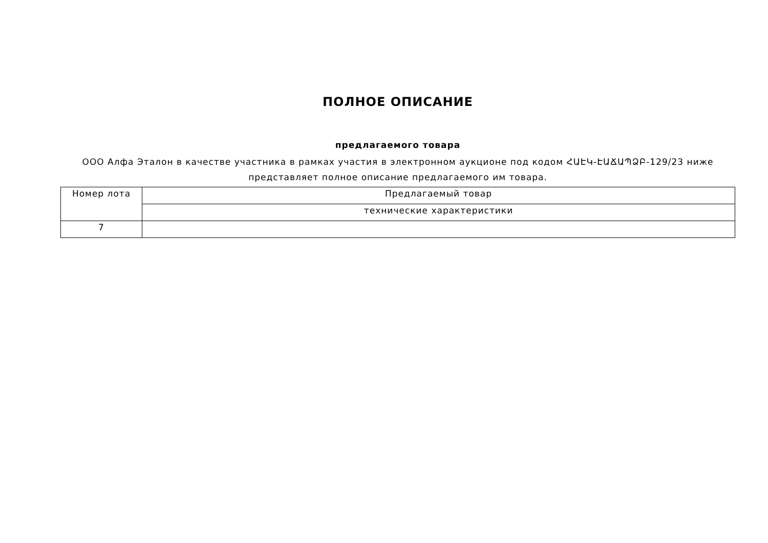ПОЛНОЕ ОПИСАНИЕ
предлагаемого товара
ООО Алфа Эталон в качестве участника в рамках участия в электронном аукционе под кодом ՀԱԷԿ-ԷԱՃԱՊՁԲ-129/23 ниже представляет полное описание предлагаемого им товара.
| Номер лота | Предлагаемый товар |
| | технические характеристики |
| 7 | |